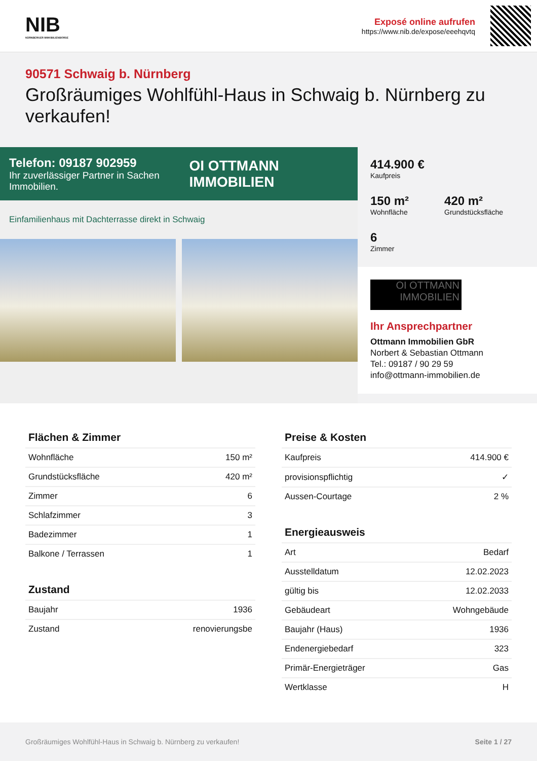NIB
NÜRNBERGER IMMOBILIENBÖRSE
Exposé online aufrufen
https://www.nib.de/expose/eeehqvtq
90571 Schwaig b. Nürnberg
Großräumiges Wohlfühl-Haus in Schwaig b. Nürnberg zu verkaufen!
Telefon: 09187 902959
Ihr zuverlässiger Partner in Sachen Immobilien.
OI OTTMANN IMMOBILIEN
Einfamilienhaus mit Dachterrasse direkt in Schwaig
414.900 €
Kaufpreis
150 m²
Wohnfläche
420 m²
Grundstücksfläche
6
Zimmer
OI OTTMANN IMMOBILIEN
Ihr Ansprechpartner
Ottmann Immobilien GbR
Norbert & Sebastian Ottmann
Tel.: 09187 / 90 29 59
info@ottmann-immobilien.de
Flächen & Zimmer
| Wohnfläche | 150 m² |
| Grundstücksfläche | 420 m² |
| Zimmer | 6 |
| Schlafzimmer | 3 |
| Badezimmer | 1 |
| Balkone / Terrassen | 1 |
Zustand
| Baujahr | 1936 |
| Zustand | renovierungsbe |
Preise & Kosten
| Kaufpreis | 414.900 € |
| provisionspflichtig | ✓ |
| Aussen-Courtage | 2 % |
Energieausweis
| Art | Bedarf |
| Ausstelldatum | 12.02.2023 |
| gültig bis | 12.02.2033 |
| Gebäudeart | Wohngebäude |
| Baujahr (Haus) | 1936 |
| Endenergiebedarf | 323 |
| Primär-Energieträger | Gas |
| Wertklasse | H |
Großräumiges Wohlfühl-Haus in Schwaig b. Nürnberg zu verkaufen! Seite 1 / 27